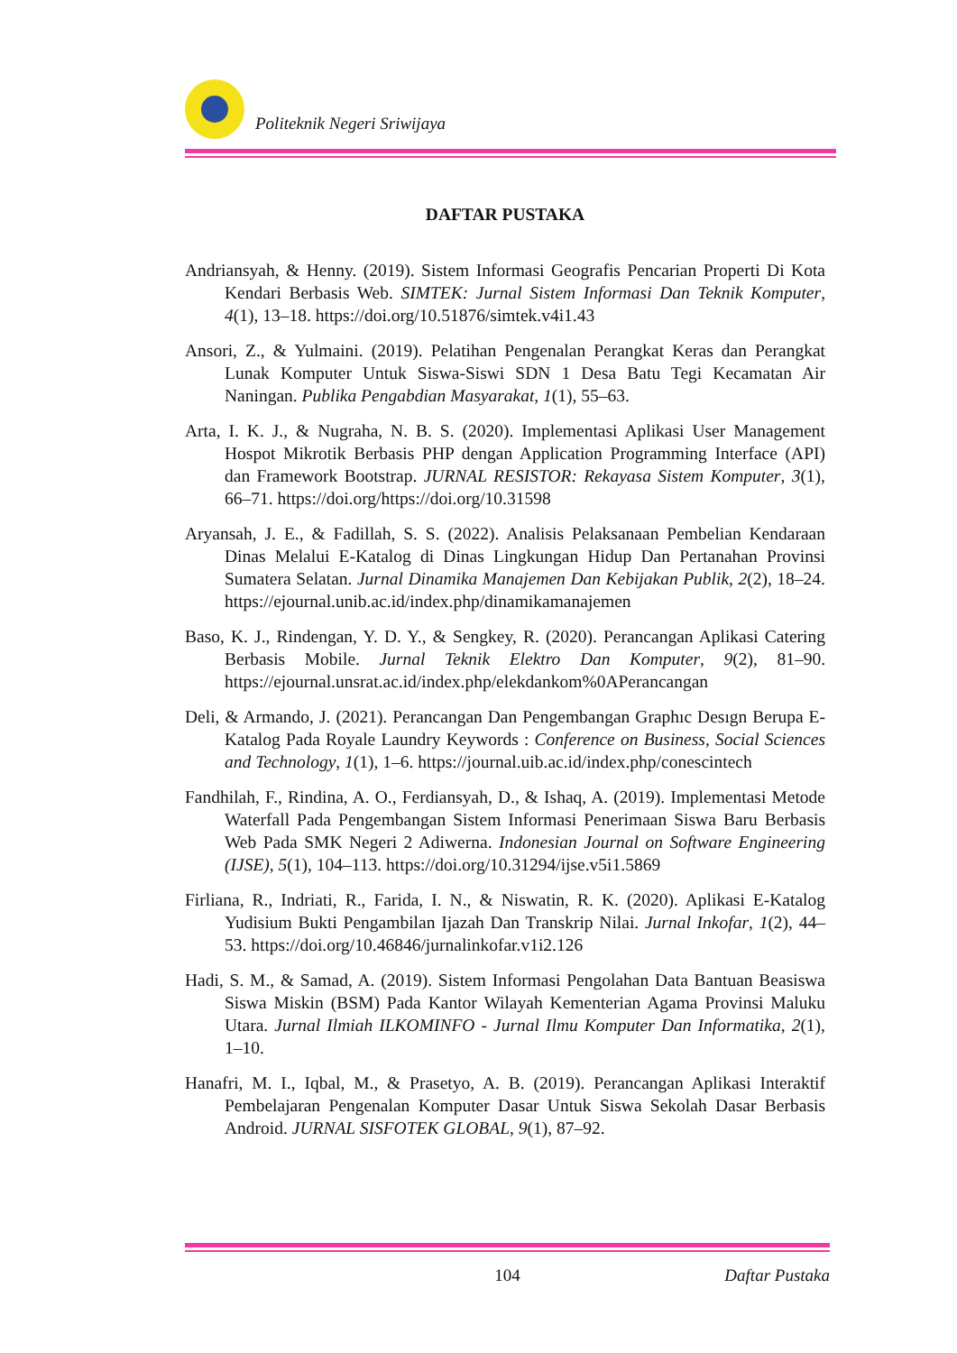Politeknik Negeri Sriwijaya
DAFTAR PUSTAKA
Andriansyah, & Henny. (2019). Sistem Informasi Geografis Pencarian Properti Di Kota Kendari Berbasis Web. SIMTEK: Jurnal Sistem Informasi Dan Teknik Komputer, 4(1), 13–18. https://doi.org/10.51876/simtek.v4i1.43
Ansori, Z., & Yulmaini. (2019). Pelatihan Pengenalan Perangkat Keras dan Perangkat Lunak Komputer Untuk Siswa-Siswi SDN 1 Desa Batu Tegi Kecamatan Air Naningan. Publika Pengabdian Masyarakat, 1(1), 55–63.
Arta, I. K. J., & Nugraha, N. B. S. (2020). Implementasi Aplikasi User Management Hospot Mikrotik Berbasis PHP dengan Application Programming Interface (API) dan Framework Bootstrap. JURNAL RESISTOR: Rekayasa Sistem Komputer, 3(1), 66–71. https://doi.org/https://doi.org/10.31598
Aryansah, J. E., & Fadillah, S. S. (2022). Analisis Pelaksanaan Pembelian Kendaraan Dinas Melalui E-Katalog di Dinas Lingkungan Hidup Dan Pertanahan Provinsi Sumatera Selatan. Jurnal Dinamika Manajemen Dan Kebijakan Publik, 2(2), 18–24. https://ejournal.unib.ac.id/index.php/dinamikamanajemen
Baso, K. J., Rindengan, Y. D. Y., & Sengkey, R. (2020). Perancangan Aplikasi Catering Berbasis Mobile. Jurnal Teknik Elektro Dan Komputer, 9(2), 81–90. https://ejournal.unsrat.ac.id/index.php/elekdankom%0APerancangan
Deli, & Armando, J. (2021). Perancangan Dan Pengembangan Graphıc Desıgn Berupa E-Katalog Pada Royale Laundry Keywords : Conference on Business, Social Sciences and Technology, 1(1), 1–6. https://journal.uib.ac.id/index.php/conescintech
Fandhilah, F., Rindina, A. O., Ferdiansyah, D., & Ishaq, A. (2019). Implementasi Metode Waterfall Pada Pengembangan Sistem Informasi Penerimaan Siswa Baru Berbasis Web Pada SMK Negeri 2 Adiwerna. Indonesian Journal on Software Engineering (IJSE), 5(1), 104–113. https://doi.org/10.31294/ijse.v5i1.5869
Firliana, R., Indriati, R., Farida, I. N., & Niswatin, R. K. (2020). Aplikasi E-Katalog Yudisium Bukti Pengambilan Ijazah Dan Transkrip Nilai. Jurnal Inkofar, 1(2), 44–53. https://doi.org/10.46846/jurnalinkofar.v1i2.126
Hadi, S. M., & Samad, A. (2019). Sistem Informasi Pengolahan Data Bantuan Beasiswa Siswa Miskin (BSM) Pada Kantor Wilayah Kementerian Agama Provinsi Maluku Utara. Jurnal Ilmiah ILKOMINFO - Jurnal Ilmu Komputer Dan Informatika, 2(1), 1–10.
Hanafri, M. I., Iqbal, M., & Prasetyo, A. B. (2019). Perancangan Aplikasi Interaktif Pembelajaran Pengenalan Komputer Dasar Untuk Siswa Sekolah Dasar Berbasis Android. JURNAL SISFOTEK GLOBAL, 9(1), 87–92.
104 Daftar Pustaka